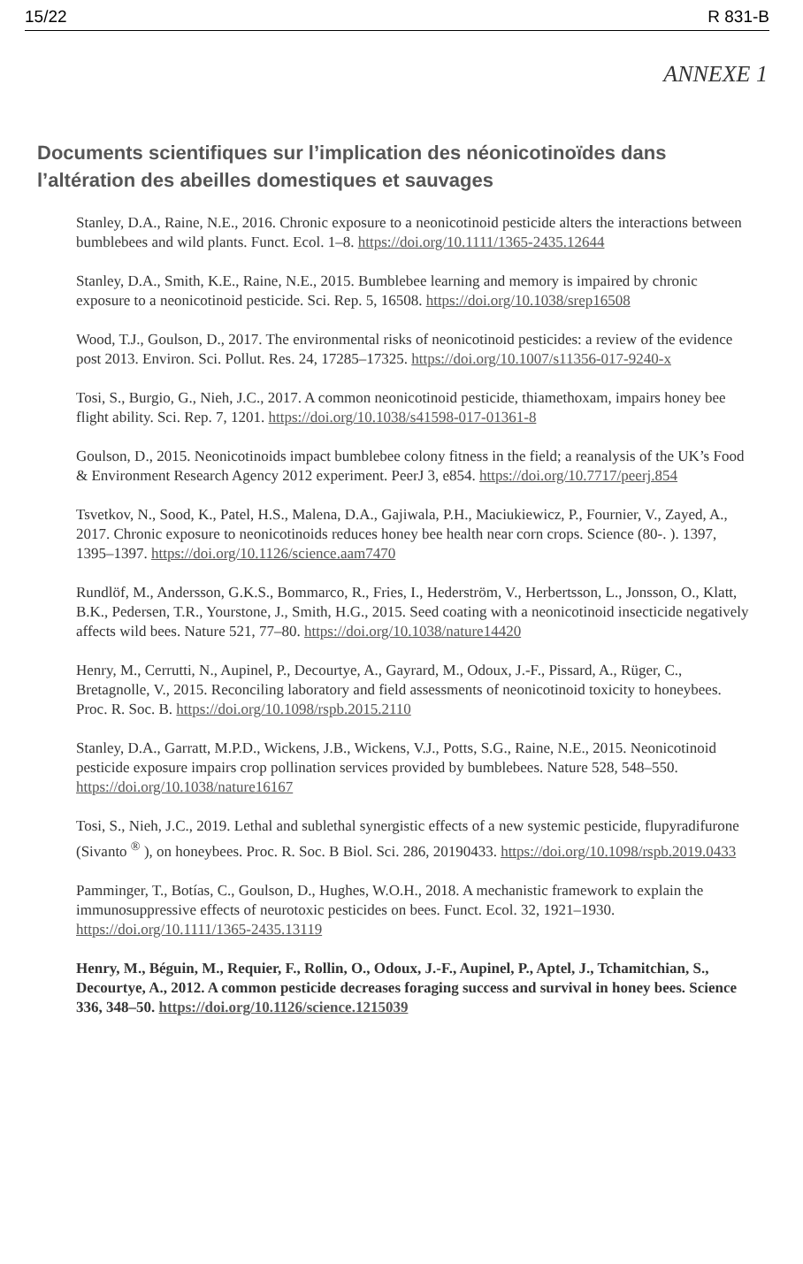15/22 R 831-B
ANNEXE 1
Documents scientifiques sur l’implication des néonicotinoïdes dans l’altération des abeilles domestiques et sauvages
Stanley, D.A., Raine, N.E., 2016. Chronic exposure to a neonicotinoid pesticide alters the interactions between bumblebees and wild plants. Funct. Ecol. 1–8. https://doi.org/10.1111/1365-2435.12644
Stanley, D.A., Smith, K.E., Raine, N.E., 2015. Bumblebee learning and memory is impaired by chronic exposure to a neonicotinoid pesticide. Sci. Rep. 5, 16508. https://doi.org/10.1038/srep16508
Wood, T.J., Goulson, D., 2017. The environmental risks of neonicotinoid pesticides: a review of the evidence post 2013. Environ. Sci. Pollut. Res. 24, 17285–17325. https://doi.org/10.1007/s11356-017-9240-x
Tosi, S., Burgio, G., Nieh, J.C., 2017. A common neonicotinoid pesticide, thiamethoxam, impairs honey bee flight ability. Sci. Rep. 7, 1201. https://doi.org/10.1038/s41598-017-01361-8
Goulson, D., 2015. Neonicotinoids impact bumblebee colony fitness in the field; a reanalysis of the UK’s Food & Environment Research Agency 2012 experiment. PeerJ 3, e854. https://doi.org/10.7717/peerj.854
Tsvetkov, N., Sood, K., Patel, H.S., Malena, D.A., Gajiwala, P.H., Maciukiewicz, P., Fournier, V., Zayed, A., 2017. Chronic exposure to neonicotinoids reduces honey bee health near corn crops. Science (80-. ). 1397, 1395–1397. https://doi.org/10.1126/science.aam7470
Rundlöf, M., Andersson, G.K.S., Bommarco, R., Fries, I., Hederström, V., Herbertsson, L., Jonsson, O., Klatt, B.K., Pedersen, T.R., Yourstone, J., Smith, H.G., 2015. Seed coating with a neonicotinoid insecticide negatively affects wild bees. Nature 521, 77–80. https://doi.org/10.1038/nature14420
Henry, M., Cerrutti, N., Aupinel, P., Decourtye, A., Gayrard, M., Odoux, J.-F., Pissard, A., Rüger, C., Bretagnolle, V., 2015. Reconciling laboratory and field assessments of neonicotinoid toxicity to honeybees. Proc. R. Soc. B. https://doi.org/10.1098/rspb.2015.2110
Stanley, D.A., Garratt, M.P.D., Wickens, J.B., Wickens, V.J., Potts, S.G., Raine, N.E., 2015. Neonicotinoid pesticide exposure impairs crop pollination services provided by bumblebees. Nature 528, 548–550. https://doi.org/10.1038/nature16167
Tosi, S., Nieh, J.C., 2019. Lethal and sublethal synergistic effects of a new systemic pesticide, flupyradifurone (Sivanto <sup>®</sup> ), on honeybees. Proc. R. Soc. B Biol. Sci. 286, 20190433. https://doi.org/10.1098/rspb.2019.0433
Pamminger, T., Botías, C., Goulson, D., Hughes, W.O.H., 2018. A mechanistic framework to explain the immunosuppressive effects of neurotoxic pesticides on bees. Funct. Ecol. 32, 1921–1930. https://doi.org/10.1111/1365-2435.13119
Henry, M., Béguin, M., Requier, F., Rollin, O., Odoux, J.-F., Aupinel, P., Aptel, J., Tchamitchian, S., Decourtye, A., 2012. A common pesticide decreases foraging success and survival in honey bees. Science 336, 348–50. https://doi.org/10.1126/science.1215039